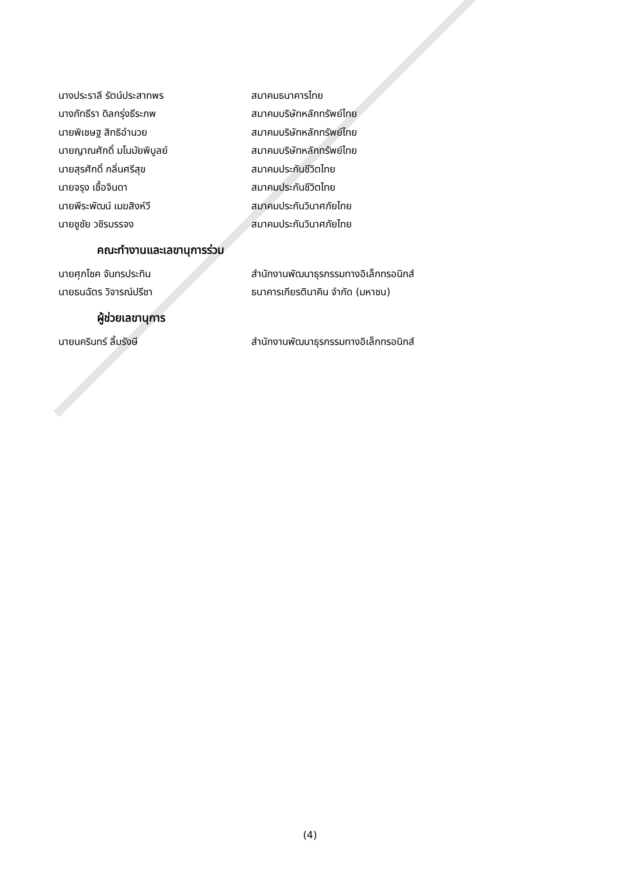นางประราลี รัตน์ประสาทพร สมาคมธนาคารไทย
นางภัทธีรา ดิลกรุ่งธีระภพ สมาคมบริษัทหลักทรัพย์ไทย
นายพิเชษฐ สิทธิอำนวย สมาคมบริษัทหลักทรัพย์ไทย
นายญาณศักดิ์ มโนมัยพิบูลย์ สมาคมบริษัทหลักทรัพย์ไทย
นายสุรศักดิ์ กลิ่นศรีสุข สมาคมประกันชีวิตไทย
นายจรุง เชื้อจินดา สมาคมประกันชีวิตไทย
นายพีระพัฒน์ เมฆสิงห์วี สมาคมประกันวินาศภัยไทย
นายชูชัย วชิรบรรจง สมาคมประกันวินาศภัยไทย
คณะทำงานและเลขานุการร่วม
นายศุภโชค จันทรประทิน สำนักงานพัฒนาธุรกรรมทางอิเล็กทรอนิกส์
นายธนฉัตร วิจารณ์ปรีชา ธนาคารเกียรตินาคิน จำกัด (มหาชน)
ผู้ช่วยเลขานุการ
นายนครินทร์ ลิ้มรังษี สำนักงานพัฒนาธุรกรรมทางอิเล็กทรอนิกส์
(4)